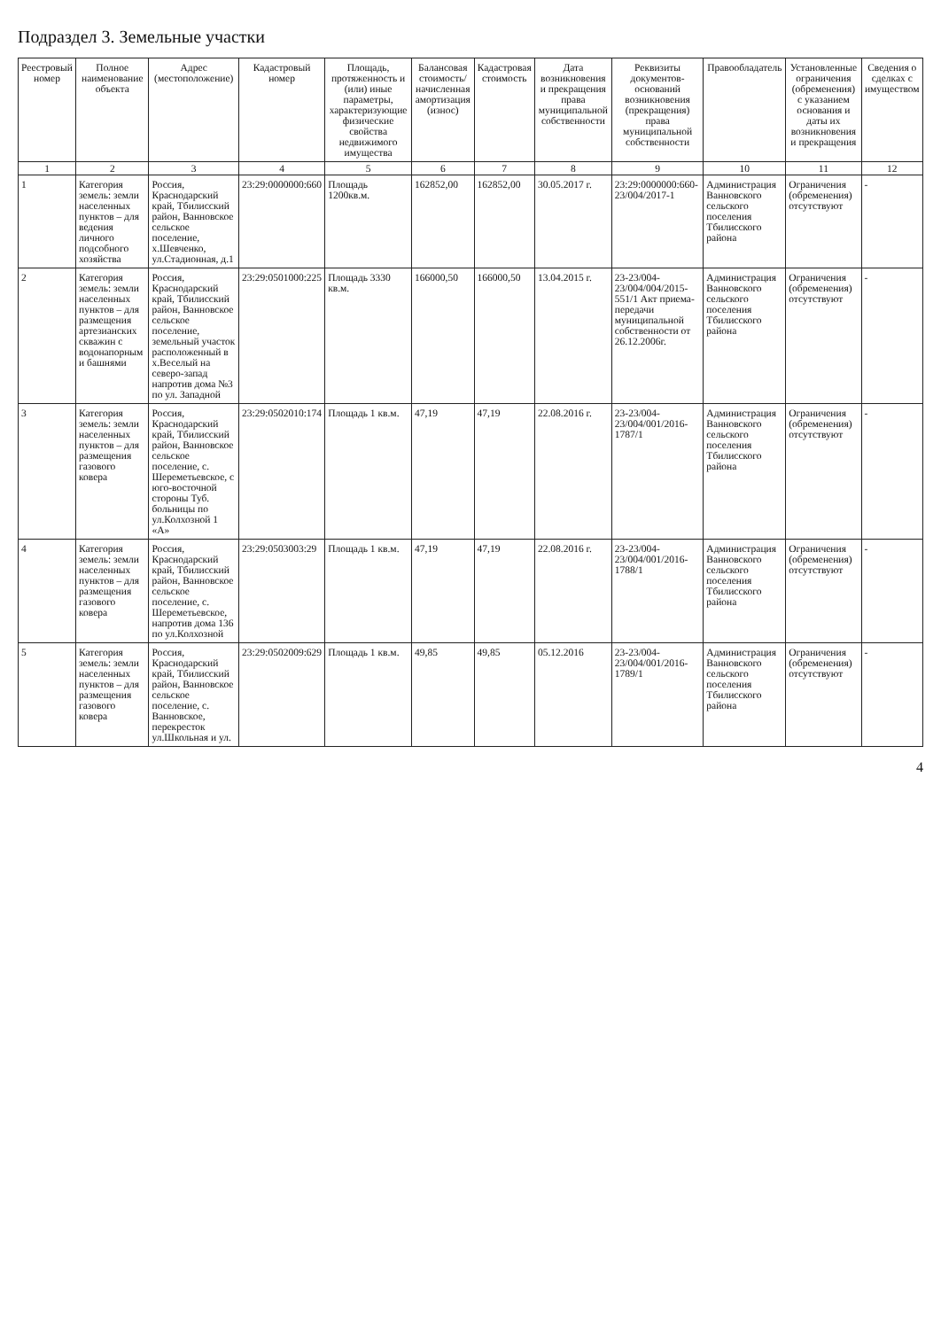Подраздел 3. Земельные участки
| Реестровый номер | Полное наименование объекта | Адрес (местоположение) | Кадастровый номер | Площадь, протяженность и (или) иные параметры, характеризующие физические свойства недвижимого имущества | Балансовая стоимость/начисленная амортизация (износ) | Кадастровая стоимость | Дата возникновения и прекращения права муниципальной собственности | Реквизиты документов-оснований возникновения (прекращения) права муниципальной собственности | Правообладатель | Установленные ограничения (обременения) с указанием основания и даты их возникновения и прекращения | Сведения о сделках с имуществом |
| --- | --- | --- | --- | --- | --- | --- | --- | --- | --- | --- | --- |
| 1 | 2 | 3 | 4 | 5 | 6 | 7 | 8 | 9 | 10 | 11 | 12 |
| 1 | Категория земель: земли населенных пунктов – для ведения личного подсобного хозяйства | Россия, Краснодарский край, Тбилисский район, Ванновское сельское поселение, х.Шевченко, ул.Стадионная, д.1 | 23:29:0000000:660 | Площадь 1200кв.м. | 162852,00 | 162852,00 | 30.05.2017 г. | 23:29:0000000:660-23/004/2017-1 | Администрация Ванновского сельского поселения Тбилисского района | Ограничения (обременения) отсутствуют | - |
| 2 | Категория земель: земли населенных пунктов – для размещения артезианских скважин с водонапорным и башнями | Россия, Краснодарский край, Тбилисский район, Ванновское сельское поселение, земельный участок расположенный в х.Веселый на северо-запад напротив дома №3 по ул. Западной | 23:29:0501000:225 | Площадь 3330 кв.м. | 166000,50 | 166000,50 | 13.04.2015 г. | 23-23/004-23/004/004/2015-551/1 Акт приема-передачи муниципальной собственности от 26.12.2006г. | Администрация Ванновского сельского поселения Тбилисского района | Ограничения (обременения) отсутствуют | - |
| 3 | Категория земель: земли населенных пунктов – для размещения газового ковера | Россия, Краснодарский край, Тбилисский район, Ванновское сельское поселение, с. Шереметьевское, с юго-восточной стороны Туб. больницы по ул.Колхозной 1 «А» | 23:29:0502010:174 | Площадь 1 кв.м. | 47,19 | 47,19 | 22.08.2016 г. | 23-23/004-23/004/001/2016-1787/1 | Администрация Ванновского сельского поселения Тбилисского района | Ограничения (обременения) отсутствуют | - |
| 4 | Категория земель: земли населенных пунктов – для размещения газового ковера | Россия, Краснодарский край, Тбилисский район, Ванновское сельское поселение, с. Шереметьевское, напротив дома 136 по ул.Колхозной | 23:29:0503003:29 | Площадь 1 кв.м. | 47,19 | 47,19 | 22.08.2016 г. | 23-23/004-23/004/001/2016-1788/1 | Администрация Ванновского сельского поселения Тбилисского района | Ограничения (обременения) отсутствуют | - |
| 5 | Категория земель: земли населенных пунктов – для размещения газового ковера | Россия, Краснодарский край, Тбилисский район, Ванновское сельское поселение, с. Ванновское, перекресток ул.Школьная и ул. | 23:29:0502009:629 | Площадь 1 кв.м. | 49,85 | 49,85 | 05.12.2016 | 23-23/004-23/004/001/2016-1789/1 | Администрация Ванновского сельского поселения Тбилисского района | Ограничения (обременения) отсутствуют | - |
4